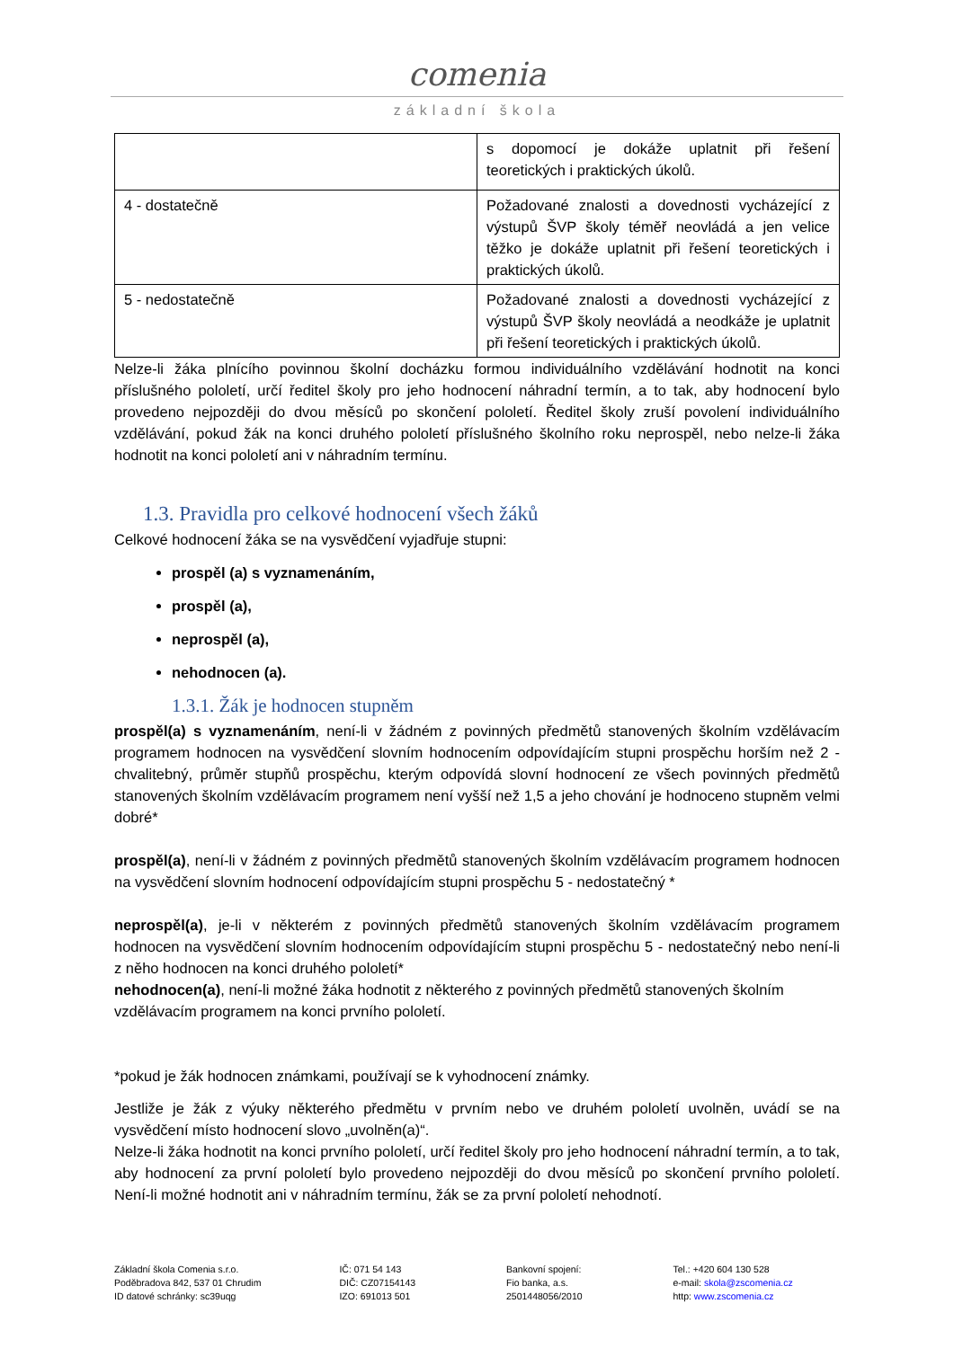comenia
základní škola
| | s dopomocí je dokáže uplatnit při řešení teoretických i praktických úkolů. |
| 4 - dostatečně | Požadované znalosti a dovednosti vycházející z výstupů ŠVP školy téměř neovládá a jen velice těžko je dokáže uplatnit při řešení teoretických i praktických úkolů. |
| 5 - nedostatečně | Požadované znalosti a dovednosti vycházející z výstupů ŠVP školy neovládá a neodkáže je uplatnit při řešení teoretických i praktických úkolů. |
Nelze-li žáka plnícího povinnou školní docházku formou individuálního vzdělávání hodnotit na konci příslušného pololetí, určí ředitel školy pro jeho hodnocení náhradní termín, a to tak, aby hodnocení bylo provedeno nejpozději do dvou měsíců po skončení pololetí. Ředitel školy zruší povolení individuálního vzdělávání, pokud žák na konci druhého pololetí příslušného školního roku neprospěl, nebo nelze-li žáka hodnotit na konci pololetí ani v náhradním termínu.
1.3. Pravidla pro celkové hodnocení všech žáků
Celkové hodnocení žáka se na vysvědčení vyjadřuje stupni:
prospěl (a) s vyznamenáním,
prospěl (a),
neprospěl (a),
nehodnocen (a).
1.3.1. Žák je hodnocen stupněm
prospěl(a) s vyznamenáním, není-li v žádném z povinných předmětů stanovených školním vzdělávacím programem hodnocen na vysvědčení slovním hodnocením odpovídajícím stupni prospěchu horším než 2 - chvalitebný, průměr stupňů prospěchu, kterým odpovídá slovní hodnocení ze všech povinných předmětů stanovených školním vzdělávacím programem není vyšší než 1,5 a jeho chování je hodnoceno stupněm velmi dobré*
prospěl(a), není-li v žádném z povinných předmětů stanovených školním vzdělávacím programem hodnocen na vysvědčení slovním hodnocení odpovídajícím stupni prospěchu 5 - nedostatečný *
neprospěl(a), je-li v některém z povinných předmětů stanovených školním vzdělávacím programem hodnocen na vysvědčení slovním hodnocením odpovídajícím stupni prospěchu 5 - nedostatečný nebo není-li z něho hodnocen na konci druhého pololetí*
nehodnocen(a), není-li možné žáka hodnotit z některého z povinných předmětů stanovených školním vzdělávacím programem na konci prvního pololetí.
*pokud je žák hodnocen známkami, používají se k vyhodnocení známky.
Jestliže je žák z výuky některého předmětu v prvním nebo ve druhém pololetí uvolněn, uvádí se na vysvědčení místo hodnocení slovo „uvolněn(a)“.
Nelze-li žáka hodnotit na konci prvního pololetí, určí ředitel školy pro jeho hodnocení náhradní termín, a to tak, aby hodnocení za první pololetí bylo provedeno nejpozději do dvou měsíců po skončení prvního pololetí. Není-li možné hodnotit ani v náhradním termínu, žák se za první pololetí nehodnotí.
Základní škola Comenia s.r.o.
Poděbradova 842, 537 01 Chrudim
ID datové schránky: sc39uqg
IČ: 071 54 143
DIČ: CZ07154143
IZO: 691013 501
Bankovní spojení:
Fio banka, a.s.
2501448056/2010
Tel.: +420 604 130 528
e-mail: skola@zscomenia.cz
http: www.zscomenia.cz